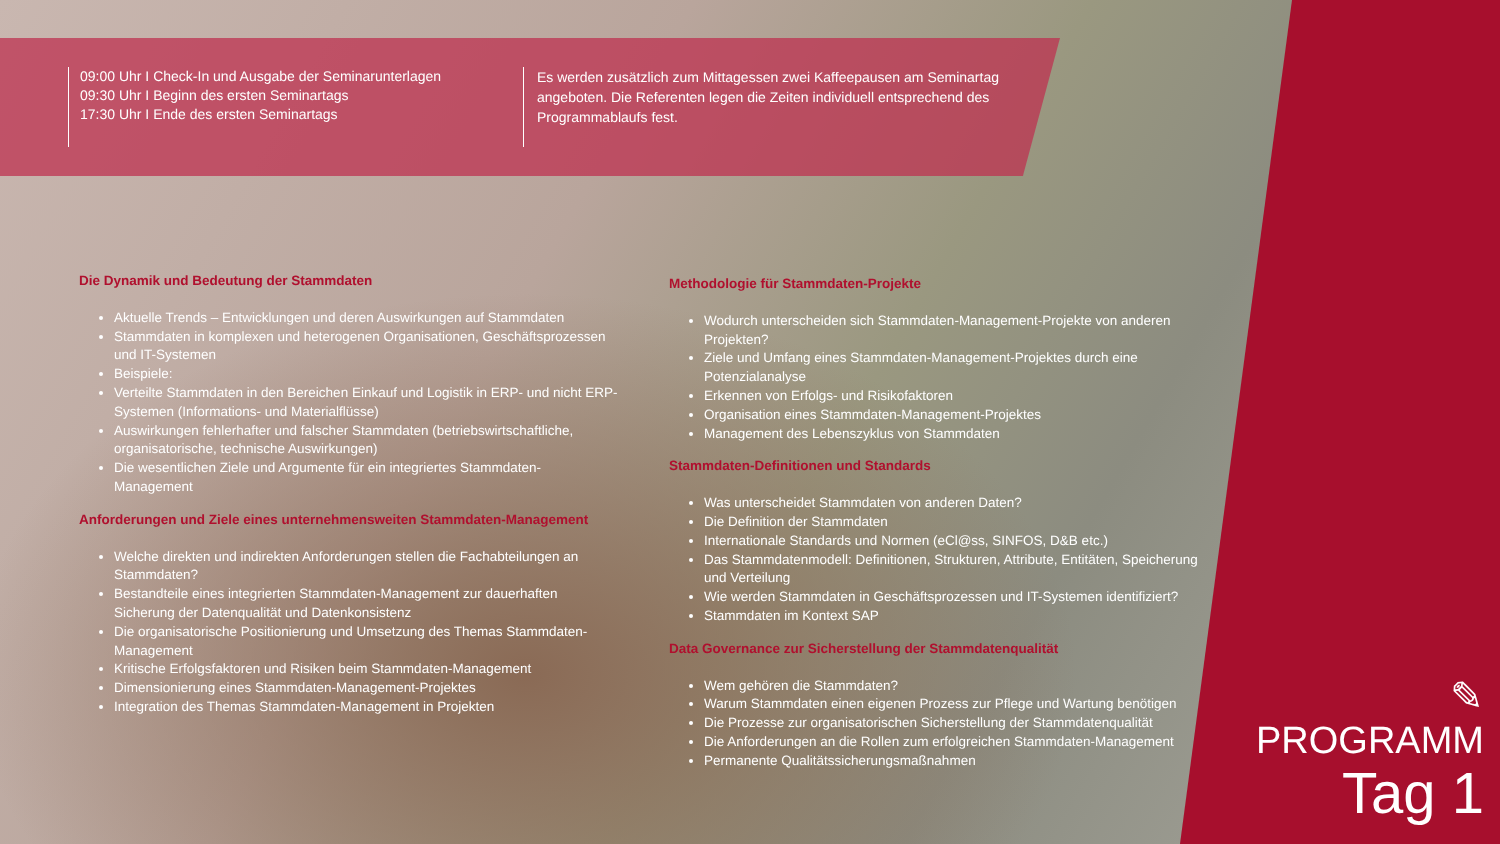09:00 Uhr I Check-In und Ausgabe der Seminarunterlagen
09:30 Uhr I Beginn des ersten Seminartags
17:30 Uhr I Ende des ersten Seminartags
Es werden zusätzlich zum Mittagessen zwei Kaffeepausen am Seminartag angeboten. Die Referenten legen die Zeiten individuell entsprechend des Programmablaufs fest.
Die Dynamik und Bedeutung der Stammdaten
Aktuelle Trends – Entwicklungen und deren Auswirkungen auf Stammdaten
Stammdaten in komplexen und heterogenen Organisationen, Geschäftsprozessen und IT-Systemen
Beispiele:
Verteilte Stammdaten in den Bereichen Einkauf und Logistik in ERP- und nicht ERP-Systemen (Informations- und Materialflüsse)
Auswirkungen fehlerhafter und falscher Stammdaten (betriebswirtschaftliche, organisatorische, technische Auswirkungen)
Die wesentlichen Ziele und Argumente für ein integriertes Stammdaten-Management
Anforderungen und Ziele eines unternehmensweiten Stammdaten-Management
Welche direkten und indirekten Anforderungen stellen die Fachabteilungen an Stammdaten?
Bestandteile eines integrierten Stammdaten-Management zur dauerhaften Sicherung der Datenqualität und Datenkonsistenz
Die organisatorische Positionierung und Umsetzung des Themas Stammdaten-Management
Kritische Erfolgsfaktoren und Risiken beim Stammdaten-Management
Dimensionierung eines Stammdaten-Management-Projektes
Integration des Themas Stammdaten-Management in Projekten
Methodologie für Stammdaten-Projekte
Wodurch unterscheiden sich Stammdaten-Management-Projekte von anderen Projekten?
Ziele und Umfang eines Stammdaten-Management-Projektes durch eine Potenzialanalyse
Erkennen von Erfolgs- und Risikofaktoren
Organisation eines Stammdaten-Management-Projektes
Management des Lebenszyklus von Stammdaten
Stammdaten-Definitionen und Standards
Was unterscheidet Stammdaten von anderen Daten?
Die Definition der Stammdaten
Internationale Standards und Normen (eCl@ss, SINFOS, D&B etc.)
Das Stammdatenmodell: Definitionen, Strukturen, Attribute, Entitäten, Speicherung und Verteilung
Wie werden Stammdaten in Geschäftsprozessen und IT-Systemen identifiziert?
Stammdaten im Kontext SAP
Data Governance zur Sicherstellung der Stammdatenqualität
Wem gehören die Stammdaten?
Warum Stammdaten einen eigenen Prozess zur Pflege und Wartung benötigen
Die Prozesse zur organisatorischen Sicherstellung der Stammdatenqualität
Die Anforderungen an die Rollen zum erfolgreichen Stammdaten-Management
Permanente Qualitätssicherungsmaßnahmen
✎
PROGRAMM
Tag 1